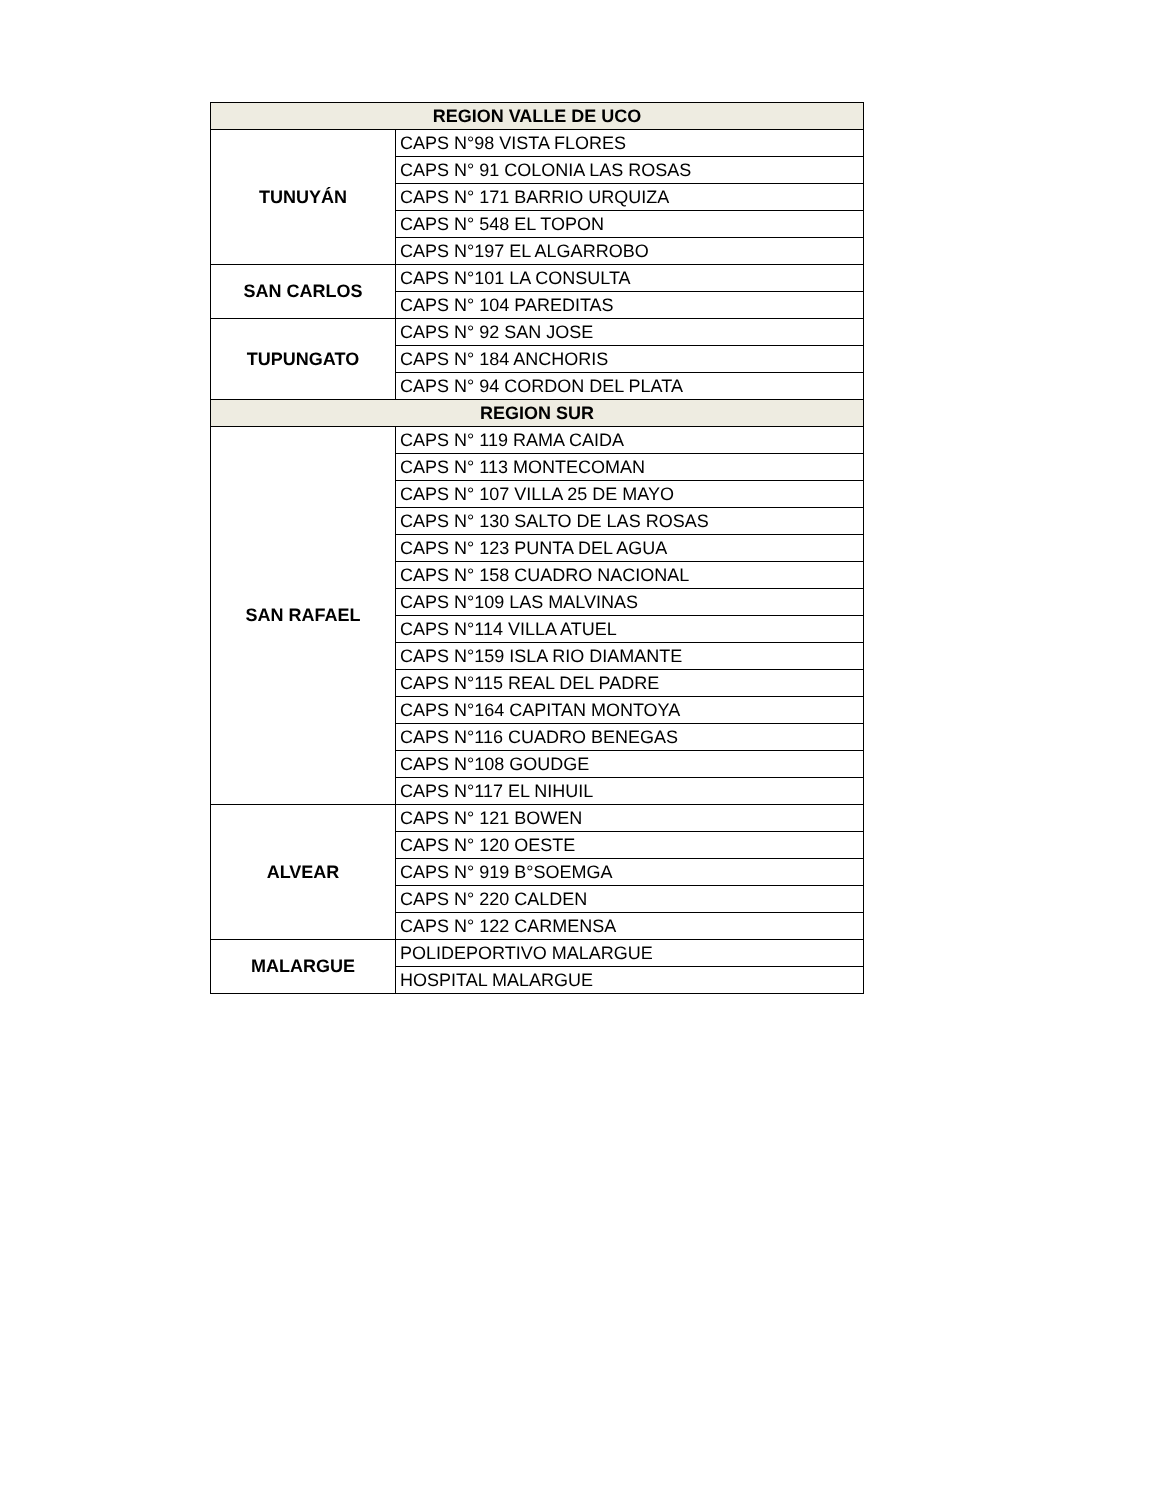| REGION VALLE DE UCO | |
| --- | --- |
| TUNUYÁN | CAPS N°98 VISTA FLORES |
| | CAPS N° 91 COLONIA LAS ROSAS |
| | CAPS N° 171 BARRIO URQUIZA |
| | CAPS N° 548 EL TOPON |
| | CAPS N°197 EL ALGARROBO |
| SAN CARLOS | CAPS N°101 LA CONSULTA |
| | CAPS N° 104 PAREDITAS |
| TUPUNGATO | CAPS N° 92 SAN JOSE |
| | CAPS N° 184 ANCHORIS |
| | CAPS N° 94 CORDON DEL PLATA |
| REGION SUR | |
| SAN RAFAEL | CAPS N° 119 RAMA CAIDA |
| | CAPS N° 113 MONTECOMAN |
| | CAPS N° 107 VILLA 25 DE MAYO |
| | CAPS N° 130 SALTO DE LAS ROSAS |
| | CAPS N° 123 PUNTA DEL AGUA |
| | CAPS N° 158 CUADRO NACIONAL |
| | CAPS N°109 LAS MALVINAS |
| | CAPS N°114 VILLA ATUEL |
| | CAPS N°159 ISLA RIO DIAMANTE |
| | CAPS N°115 REAL DEL PADRE |
| | CAPS N°164 CAPITAN MONTOYA |
| | CAPS N°116 CUADRO BENEGAS |
| | CAPS N°108 GOUDGE |
| | CAPS N°117 EL NIHUIL |
| ALVEAR | CAPS N° 121 BOWEN |
| | CAPS N° 120 OESTE |
| | CAPS N° 919 B°SOEMGA |
| | CAPS N° 220 CALDEN |
| | CAPS N° 122 CARMENSA |
| MALARGUE | POLIDEPORTIVO MALARGUE |
| | HOSPITAL MALARGUE |